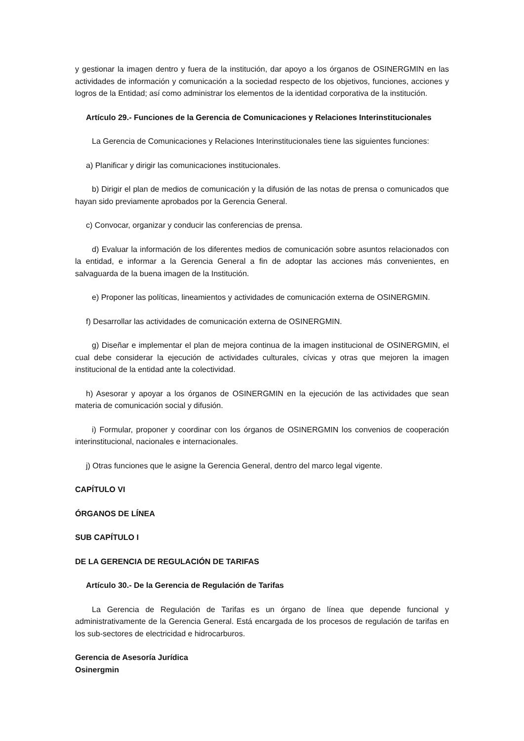y gestionar la imagen dentro y fuera de la institución, dar apoyo a los órganos de OSINERGMIN en las actividades de información y comunicación a la sociedad respecto de los objetivos, funciones, acciones y logros de la Entidad; así como administrar los elementos de la identidad corporativa de la institución.
Artículo 29.- Funciones de la Gerencia de Comunicaciones y Relaciones Interinstitucionales
La Gerencia de Comunicaciones y Relaciones Interinstitucionales tiene las siguientes funciones:
a) Planificar y dirigir las comunicaciones institucionales.
b) Dirigir el plan de medios de comunicación y la difusión de las notas de prensa o comunicados que hayan sido previamente aprobados por la Gerencia General.
c) Convocar, organizar y conducir las conferencias de prensa.
d) Evaluar la información de los diferentes medios de comunicación sobre asuntos relacionados con la entidad, e informar a la Gerencia General a fin de adoptar las acciones más convenientes, en salvaguarda de la buena imagen de la Institución.
e) Proponer las políticas, lineamientos y actividades de comunicación externa de OSINERGMIN.
f) Desarrollar las actividades de comunicación externa de OSINERGMIN.
g) Diseñar e implementar el plan de mejora continua de la imagen institucional de OSINERGMIN, el cual debe considerar la ejecución de actividades culturales, cívicas y otras que mejoren la imagen institucional de la entidad ante la colectividad.
h) Asesorar y apoyar a los órganos de OSINERGMIN en la ejecución de las actividades que sean materia de comunicación social y difusión.
i) Formular, proponer y coordinar con los órganos de OSINERGMIN los convenios de cooperación interinstitucional, nacionales e internacionales.
j) Otras funciones que le asigne la Gerencia General, dentro del marco legal vigente.
CAPÍTULO VI
ÓRGANOS DE LÍNEA
SUB CAPÍTULO I
DE LA GERENCIA DE REGULACIÓN DE TARIFAS
Artículo 30.- De la Gerencia de Regulación de Tarifas
La Gerencia de Regulación de Tarifas es un órgano de línea que depende funcional y administrativamente de la Gerencia General. Está encargada de los procesos de regulación de tarifas en los sub-sectores de electricidad e hidrocarburos.
Gerencia de Asesoría Jurídica
Osinergmin